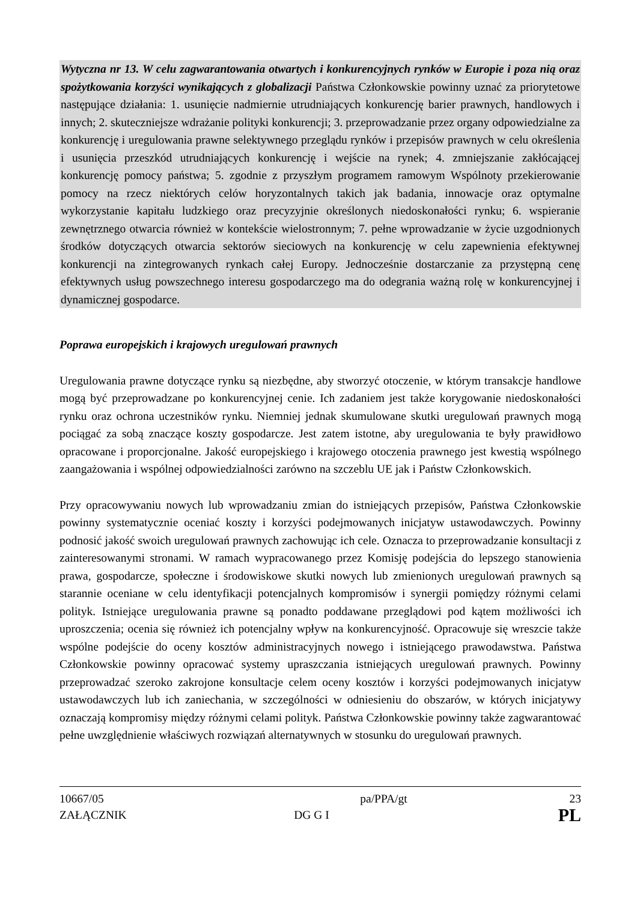Wytyczna nr 13. W celu zagwarantowania otwartych i konkurencyjnych rynków w Europie i poza nią oraz spożytkowania korzyści wynikających z globalizacji Państwa Członkowskie powinny uznać za priorytetowe następujące działania: 1. usunięcie nadmiernie utrudniających konkurencję barier prawnych, handlowych i innych; 2. skuteczniejsze wdrażanie polityki konkurencji; 3. przeprowadzanie przez organy odpowiedzialne za konkurencję i uregulowania prawne selektywnego przeglądu rynków i przepisów prawnych w celu określenia i usunięcia przeszkód utrudniających konkurencję i wejście na rynek; 4. zmniejszanie zakłócającej konkurencję pomocy państwa; 5. zgodnie z przyszłym programem ramowym Wspólnoty przekierowanie pomocy na rzecz niektórych celów horyzontalnych takich jak badania, innowacje oraz optymalne wykorzystanie kapitału ludzkiego oraz precyzyjnie określonych niedoskonałości rynku; 6. wspieranie zewnętrznego otwarcia również w kontekście wielostronnym; 7. pełne wprowadzanie w życie uzgodnionych środków dotyczących otwarcia sektorów sieciowych na konkurencję w celu zapewnienia efektywnej konkurencji na zintegrowanych rynkach całej Europy. Jednocześnie dostarczanie za przystępną cenę efektywnych usług powszechnego interesu gospodarczego ma do odegrania ważną rolę w konkurencyjnej i dynamicznej gospodarce.
Poprawa europejskich i krajowych uregulowań prawnych
Uregulowania prawne dotyczące rynku są niezbędne, aby stworzyć otoczenie, w którym transakcje handlowe mogą być przeprowadzane po konkurencyjnej cenie. Ich zadaniem jest także korygowanie niedoskonałości rynku oraz ochrona uczestników rynku. Niemniej jednak skumulowane skutki uregulowań prawnych mogą pociągać za sobą znaczące koszty gospodarcze. Jest zatem istotne, aby uregulowania te były prawidłowo opracowane i proporcjonalne. Jakość europejskiego i krajowego otoczenia prawnego jest kwestią wspólnego zaangażowania i wspólnej odpowiedzialności zarówno na szczeblu UE jak i Państw Członkowskich.
Przy opracowywaniu nowych lub wprowadzaniu zmian do istniejących przepisów, Państwa Członkowskie powinny systematycznie oceniać koszty i korzyści podejmowanych inicjatyw ustawodawczych. Powinny podnosić jakość swoich uregulowań prawnych zachowując ich cele. Oznacza to przeprowadzanie konsultacji z zainteresowanymi stronami. W ramach wypracowanego przez Komisję podejścia do lepszego stanowienia prawa, gospodarcze, społeczne i środowiskowe skutki nowych lub zmienionych uregulowań prawnych są starannie oceniane w celu identyfikacji potencjalnych kompromisów i synergii pomiędzy różnymi celami polityk. Istniejące uregulowania prawne są ponadto poddawane przeglądowi pod kątem możliwości ich uproszczenia; ocenia się również ich potencjalny wpływ na konkurencyjność. Opracowuje się wreszcie także wspólne podejście do oceny kosztów administracyjnych nowego i istniejącego prawodawstwa. Państwa Członkowskie powinny opracować systemy upraszczania istniejących uregulowań prawnych. Powinny przeprowadzać szeroko zakrojone konsultacje celem oceny kosztów i korzyści podejmowanych inicjatyw ustawodawczych lub ich zaniechania, w szczególności w odniesieniu do obszarów, w których inicjatywy oznaczają kompromisy między różnymi celami polityk. Państwa Członkowskie powinny także zagwarantować pełne uwzględnienie właściwych rozwiązań alternatywnych w stosunku do uregulowań prawnych.
10667/05
ZAŁĄCZNIK
pa/PPA/gt
DG G I
23
PL